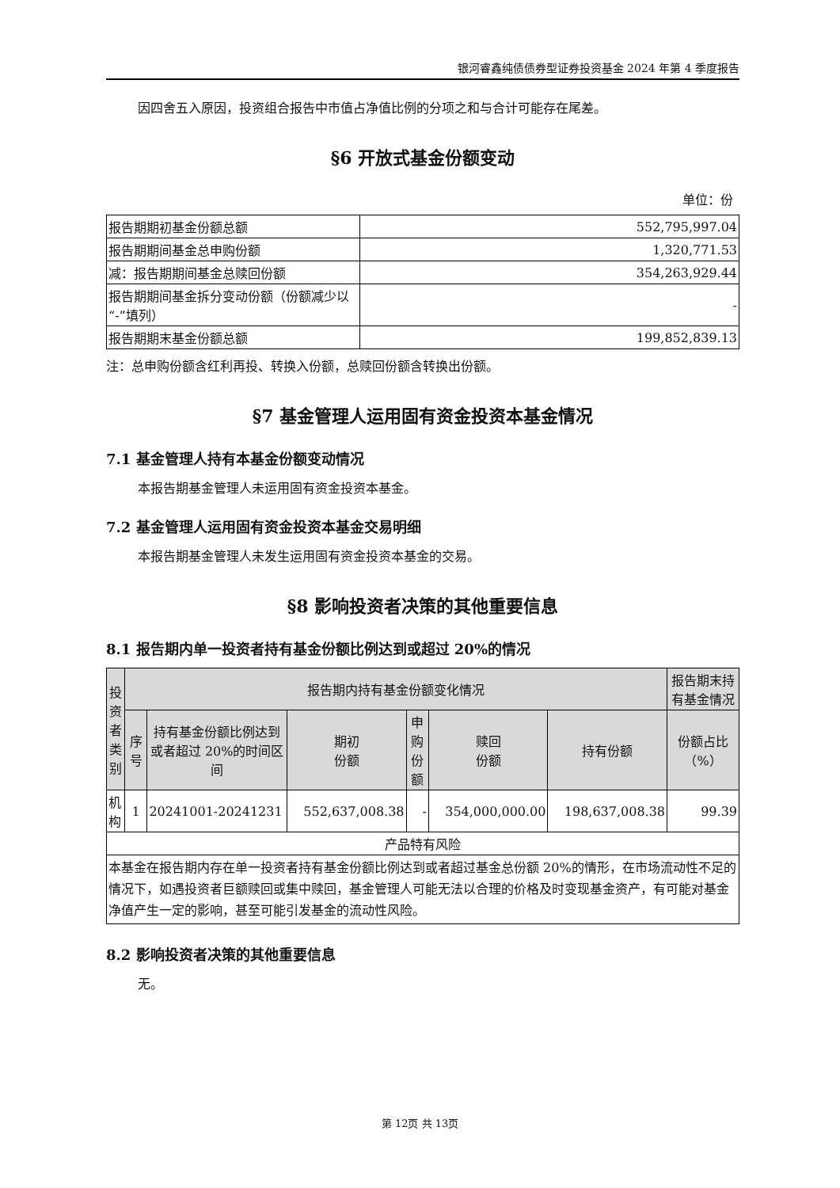银河睿鑫纯债债券型证券投资基金 2024 年第 4 季度报告
因四舍五入原因，投资组合报告中市值占净值比例的分项之和与合计可能存在尾差。
§6 开放式基金份额变动
单位：份
| 报告期期初基金份额总额 | 552,795,997.04 |
| 报告期期间基金总申购份额 | 1,320,771.53 |
| 减：报告期期间基金总赎回份额 | 354,263,929.44 |
| 报告期期间基金拆分变动份额（份额减少以“-”填列） | - |
| 报告期期末基金份额总额 | 199,852,839.13 |
注：总申购份额含红利再投、转换入份额，总赎回份额含转换出份额。
§7 基金管理人运用固有资金投资本基金情况
7.1 基金管理人持有本基金份额变动情况
本报告期基金管理人未运用固有资金投资本基金。
7.2 基金管理人运用固有资金投资本基金交易明细
本报告期基金管理人未发生运用固有资金投资本基金的交易。
§8 影响投资者决策的其他重要信息
8.1 报告期内单一投资者持有基金份额比例达到或超过 20%的情况
| 投资者类别 | 报告期内持有基金份额变化情况 | | | | | | 报告期末持有基金情况 |
| --- | --- | --- | --- | --- | --- | --- | --- |
| | 序号 | 持有基金份额比例达到或者超过 20%的时间区间 | 期初 份额 | 申购 份额 | 赎回 份额 | 持有份额 | 份额占比（%） |
| 机构 | 1 | 20241001-20241231 | 552,637,008.38 | - | 354,000,000.00 | 198,637,008.38 | 99.39 |
| 产品特有风险 | | | | | | | |
| 本基金在报告期内存在单一投资者持有基金份额比例达到或者超过基金总份额 20%的情形，在市场流动性不足的情况下，如遇投资者巨额赎回或集中赎回，基金管理人可能无法以合理的价格及时变现基金资产，有可能对基金净值产生一定的影响，甚至可能引发基金的流动性风险。 | | | | | | | |
8.2 影响投资者决策的其他重要信息
无。
第 12页 共 13页